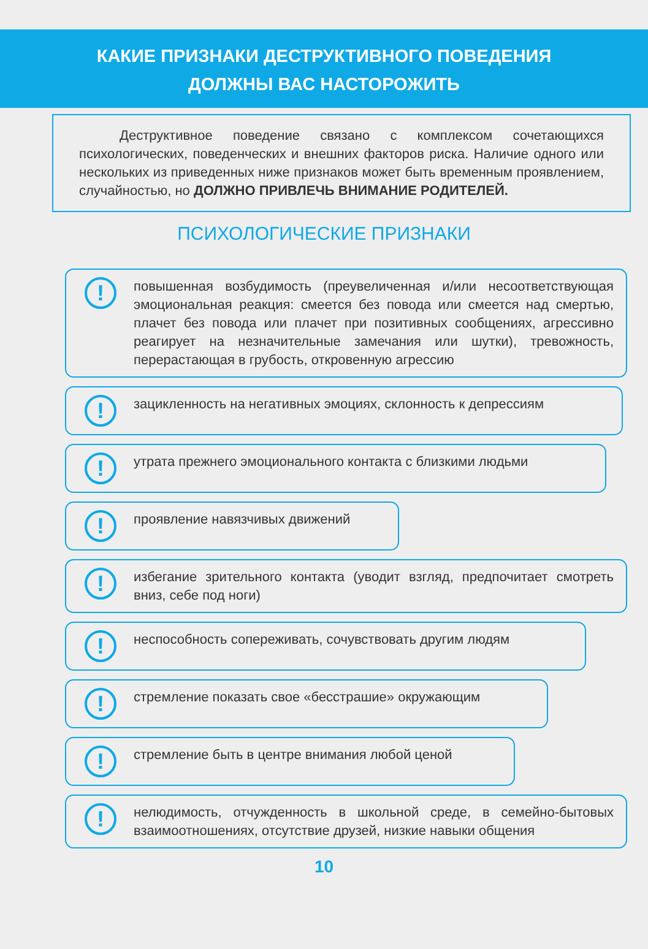КАКИЕ ПРИЗНАКИ ДЕСТРУКТИВНОГО ПОВЕДЕНИЯ
ДОЛЖНЫ ВАС НАСТОРОЖИТЬ
   Деструктивное поведение связано с комплексом сочетающихся психологических, поведенческих и внешних факторов риска. Наличие одного или нескольких из приведенных ниже признаков может быть временным проявлением, случайностью, но ДОЛЖНО ПРИВЛЕЧЬ ВНИМАНИЕ РОДИТЕЛЕЙ.
ПСИХОЛОГИЧЕСКИЕ ПРИЗНАКИ
!
повышенная возбудимость (преувеличенная и/или несоответствующая эмоциональная реакция: смеется без повода или смеется над смертью, плачет без повода или плачет при позитивных сообщениях, агрессивно реагирует на незначительные замечания или шутки), тревожность, перерастающая в грубость, откровенную агрессию
!
зацикленность на негативных эмоциях, склонность к депрессиям
!
утрата прежнего эмоционального контакта с близкими людьми
!
проявление навязчивых движений
!
избегание зрительного контакта (уводит взгляд, предпочитает смотреть вниз, себе под ноги)
!
неспособность сопереживать, сочувствовать другим людям
!
стремление показать свое «бесстрашие» окружающим
!
стремление быть в центре внимания любой ценой
!
нелюдимость, отчужденность в школьной среде, в семейно-бытовых взаимоотношениях, отсутствие друзей, низкие навыки общения
10